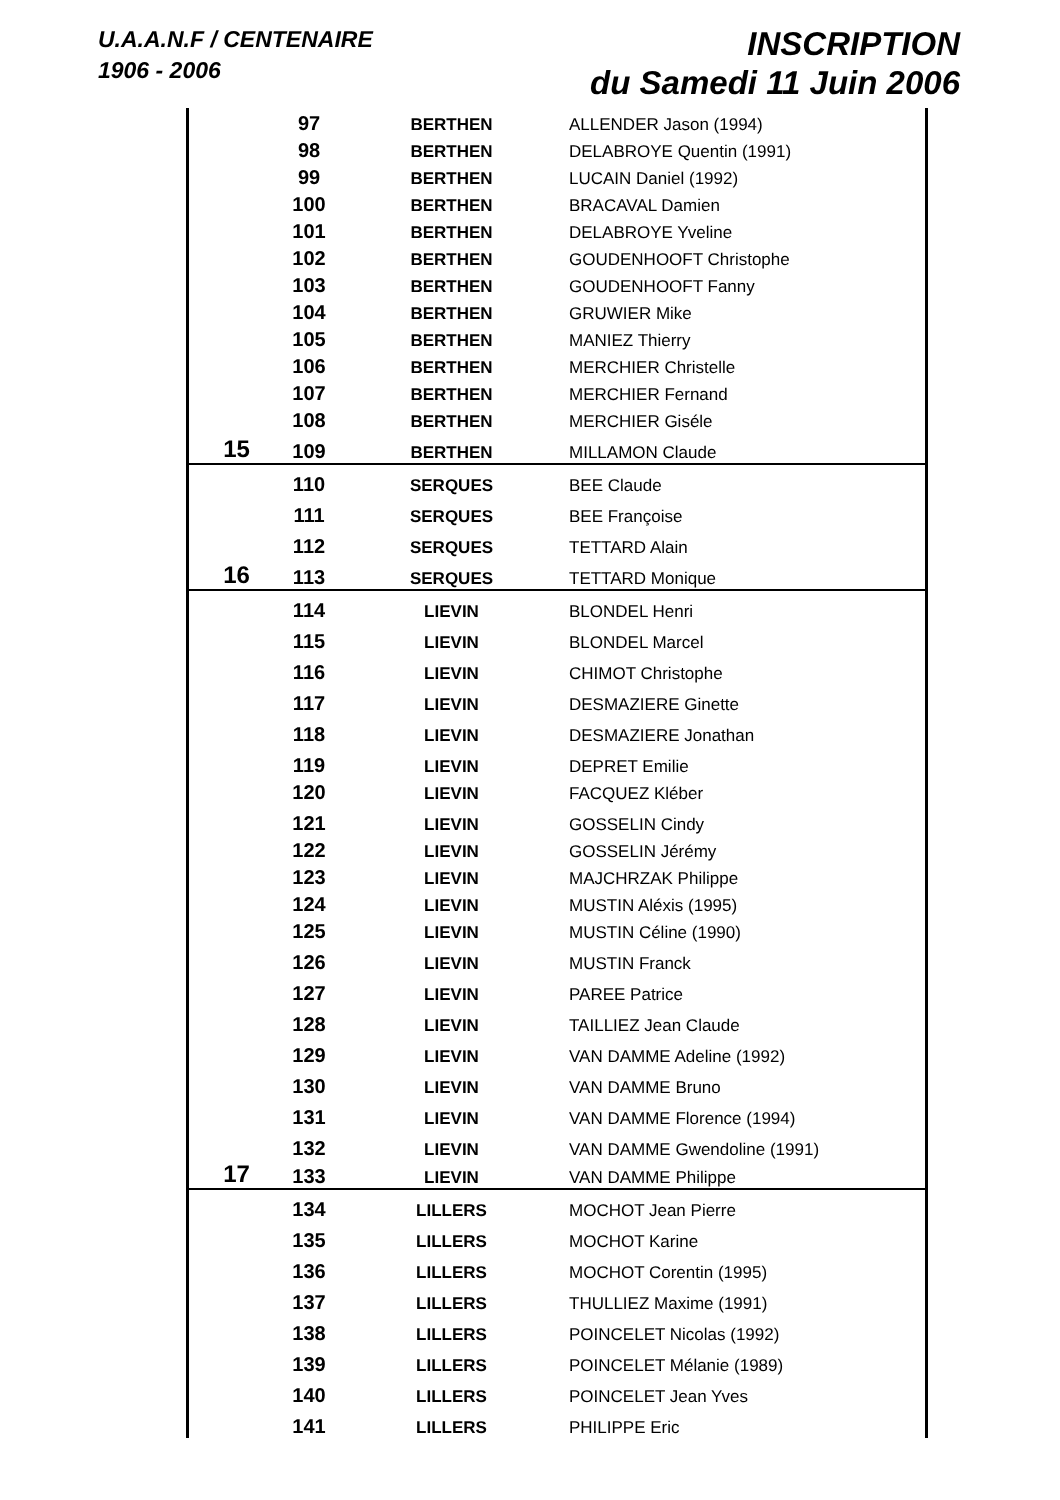U.A.A.N.F / CENTENAIRE
1906 - 2006
INSCRIPTION
du Samedi 11 Juin 2006
| | 97 | BERTHEN | ALLENDER Jason (1994) |
| | 98 | BERTHEN | DELABROYE Quentin (1991) |
| | 99 | BERTHEN | LUCAIN Daniel (1992) |
| | 100 | BERTHEN | BRACAVAL Damien |
| | 101 | BERTHEN | DELABROYE Yveline |
| | 102 | BERTHEN | GOUDENHOOFT Christophe |
| | 103 | BERTHEN | GOUDENHOOFT Fanny |
| | 104 | BERTHEN | GRUWIER Mike |
| | 105 | BERTHEN | MANIEZ Thierry |
| | 106 | BERTHEN | MERCHIER Christelle |
| | 107 | BERTHEN | MERCHIER Fernand |
| | 108 | BERTHEN | MERCHIER Giséle |
| 15 | 109 | BERTHEN | MILLAMON Claude |
| | 110 | SERQUES | BEE Claude |
| | 111 | SERQUES | BEE Françoise |
| | 112 | SERQUES | TETTARD Alain |
| 16 | 113 | SERQUES | TETTARD Monique |
| | 114 | LIEVIN | BLONDEL Henri |
| | 115 | LIEVIN | BLONDEL Marcel |
| | 116 | LIEVIN | CHIMOT Christophe |
| | 117 | LIEVIN | DESMAZIERE Ginette |
| | 118 | LIEVIN | DESMAZIERE Jonathan |
| | 119 | LIEVIN | DEPRET Emilie |
| | 120 | LIEVIN | FACQUEZ Kléber |
| | 121 | LIEVIN | GOSSELIN Cindy |
| | 122 | LIEVIN | GOSSELIN Jérémy |
| | 123 | LIEVIN | MAJCHRZAK Philippe |
| | 124 | LIEVIN | MUSTIN Aléxis (1995) |
| | 125 | LIEVIN | MUSTIN Céline (1990) |
| | 126 | LIEVIN | MUSTIN Franck |
| | 127 | LIEVIN | PAREE Patrice |
| | 128 | LIEVIN | TAILLIEZ Jean Claude |
| | 129 | LIEVIN | VAN DAMME Adeline (1992) |
| | 130 | LIEVIN | VAN DAMME Bruno |
| | 131 | LIEVIN | VAN DAMME Florence (1994) |
| | 132 | LIEVIN | VAN DAMME Gwendoline (1991) |
| 17 | 133 | LIEVIN | VAN DAMME Philippe |
| | 134 | LILLERS | MOCHOT Jean Pierre |
| | 135 | LILLERS | MOCHOT Karine |
| | 136 | LILLERS | MOCHOT Corentin (1995) |
| | 137 | LILLERS | THULLIEZ Maxime (1991) |
| | 138 | LILLERS | POINCELET Nicolas (1992) |
| | 139 | LILLERS | POINCELET Mélanie (1989) |
| | 140 | LILLERS | POINCELET Jean Yves |
| | 141 | LILLERS | PHILIPPE Eric |